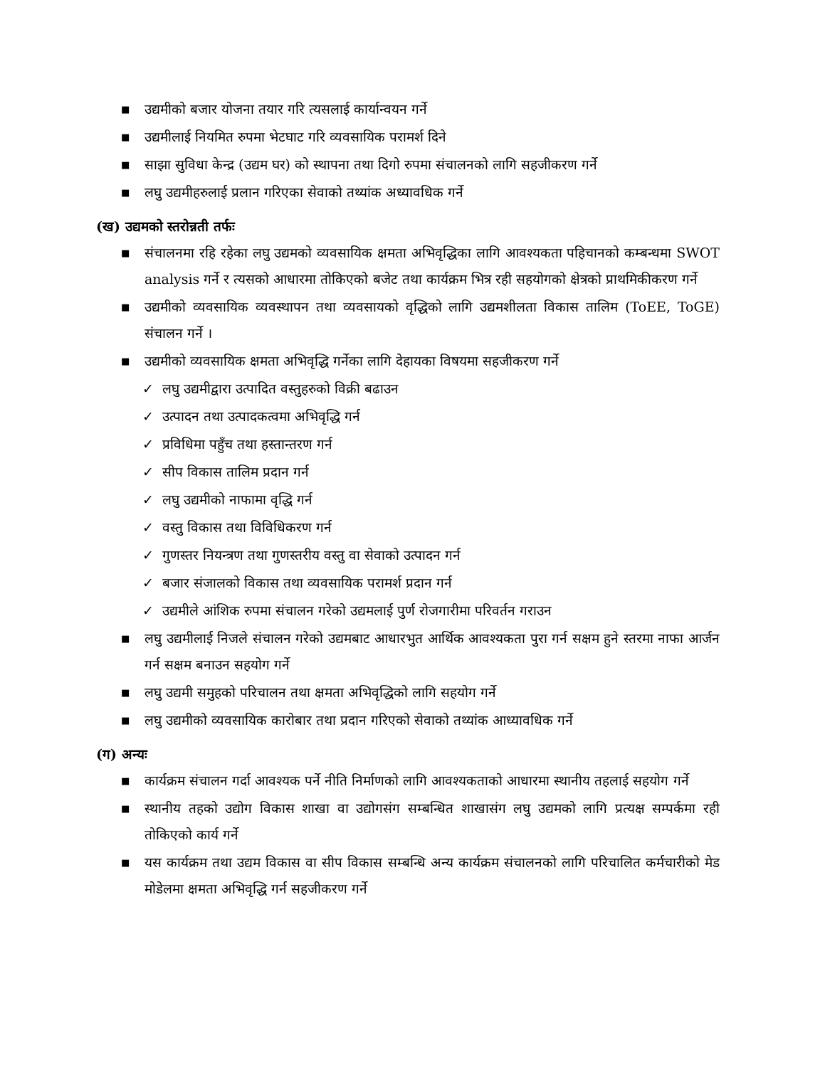■ उद्यमीको बजार योजना तयार गरि त्यसलाई कार्यान्वयन गर्ने
■ उद्यमीलाई नियमित रुपमा भेटघाट गरि व्यवसायिक परामर्श दिने
■ साझा सुविधा केन्द्र (उद्यम घर) को स्थापना तथा दिगो रुपमा संचालनको लागि सहजीकरण गर्ने
■ लघु उद्यमीहरुलाई प्रलान गरिएका सेवाको तथ्यांक अध्यावधिक गर्ने
(ख) उद्यमको स्तरोन्नती तर्फः
■ संचालनमा रहि रहेका लघु उद्यमको व्यवसायिक क्षमता अभिवृद्धिका लागि आवश्यकता पहिचानको कम्बन्धमा SWOT analysis गर्ने र त्यसको आधारमा तोकिएको बजेट तथा कार्यक्रम भित्र रही सहयोगको क्षेत्रको प्राथमिकीकरण गर्ने
■ उद्यमीको व्यवसायिक व्यवस्थापन तथा व्यवसायको वृद्धिको लागि उद्यमशीलता विकास तालिम (ToEE, ToGE) संचालन गर्ने ।
■ उद्यमीको व्यवसायिक क्षमता अभिवृद्धि गर्नेका लागि देहायका विषयमा सहजीकरण गर्ने
✓ लघु उद्यमीद्वारा उत्पादित वस्तुहरुको विक्री बढाउन
✓ उत्पादन तथा उत्पादकत्वमा अभिवृद्धि गर्न
✓ प्रविधिमा पहुँच तथा हस्तान्तरण गर्न
✓ सीप विकास तालिम प्रदान गर्न
✓ लघु उद्यमीको नाफामा वृद्धि गर्न
✓ वस्तु विकास तथा विविधिकरण गर्न
✓ गुणस्तर नियन्त्रण तथा गुणस्तरीय वस्तु वा सेवाको उत्पादन गर्न
✓ बजार संजालको विकास तथा व्यवसायिक परामर्श प्रदान गर्न
✓ उद्यमीले आंशिक रुपमा संचालन गरेको उद्यमलाई पुर्ण रोजगारीमा परिवर्तन गराउन
■ लघु उद्यमीलाई निजले संचालन गरेको उद्यमबाट आधारभुत आर्थिक आवश्यकता पुरा गर्न सक्षम हुने स्तरमा नाफा आर्जन गर्न सक्षम बनाउन सहयोग गर्ने
■ लघु उद्यमी समुहको परिचालन तथा क्षमता अभिवृद्धिको लागि सहयोग गर्ने
■ लघु उद्यमीको व्यवसायिक कारोबार तथा प्रदान गरिएको सेवाको तथ्यांक आध्यावधिक गर्ने
(ग) अन्यः
■ कार्यक्रम संचालन गर्दा आवश्यक पर्ने नीति निर्माणको लागि आवश्यकताको आधारमा स्थानीय तहलाई सहयोग गर्ने
■ स्थानीय तहको उद्योग विकास शाखा वा उद्योगसंग सम्बन्धित शाखासंग लघु उद्यमको लागि प्रत्यक्ष सम्पर्कमा रही तोकिएको कार्य गर्ने
■ यस कार्यक्रम तथा उद्यम विकास वा सीप विकास सम्बन्धि अन्य कार्यक्रम संचालनको लागि परिचालित कर्मचारीको मेड मोडेलमा क्षमता अभिवृद्धि गर्न सहजीकरण गर्ने